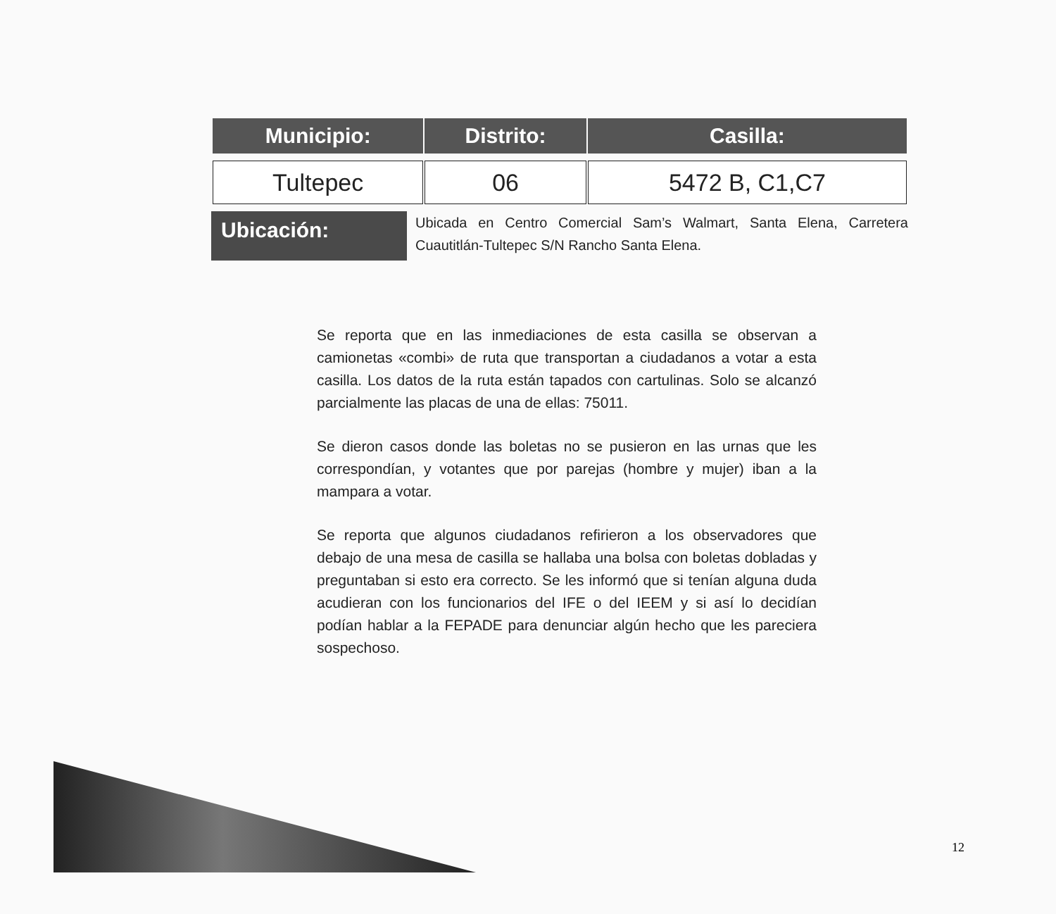| Municipio: | Distrito: | Casilla: |
| --- | --- | --- |
| Tultepec | 06 | 5472 B, C1,C7 |
Ubicación:
Ubicada en Centro Comercial Sam’s Walmart, Santa Elena, Carretera Cuautitlán-Tultepec S/N Rancho Santa Elena.
Se reporta que en las inmediaciones de esta casilla se observan a camionetas «combi» de ruta que transportan a ciudadanos a votar a esta casilla. Los datos de la ruta están tapados con cartulinas. Solo se alcanzó parcialmente las placas de una de ellas: 75011.
Se dieron casos donde las boletas no se pusieron en las urnas que les correspondían, y votantes que por parejas (hombre y mujer) iban a la mampara a votar.
Se reporta que algunos ciudadanos refirieron a los observadores que debajo de una mesa de casilla se hallaba una bolsa con boletas dobladas y preguntaban si esto era correcto. Se les informó que si tenían alguna duda acudieran con los funcionarios del IFE o del IEEM y si así lo decidían podían hablar a la FEPADE para denunciar algún hecho que les pareciera sospechoso.
12